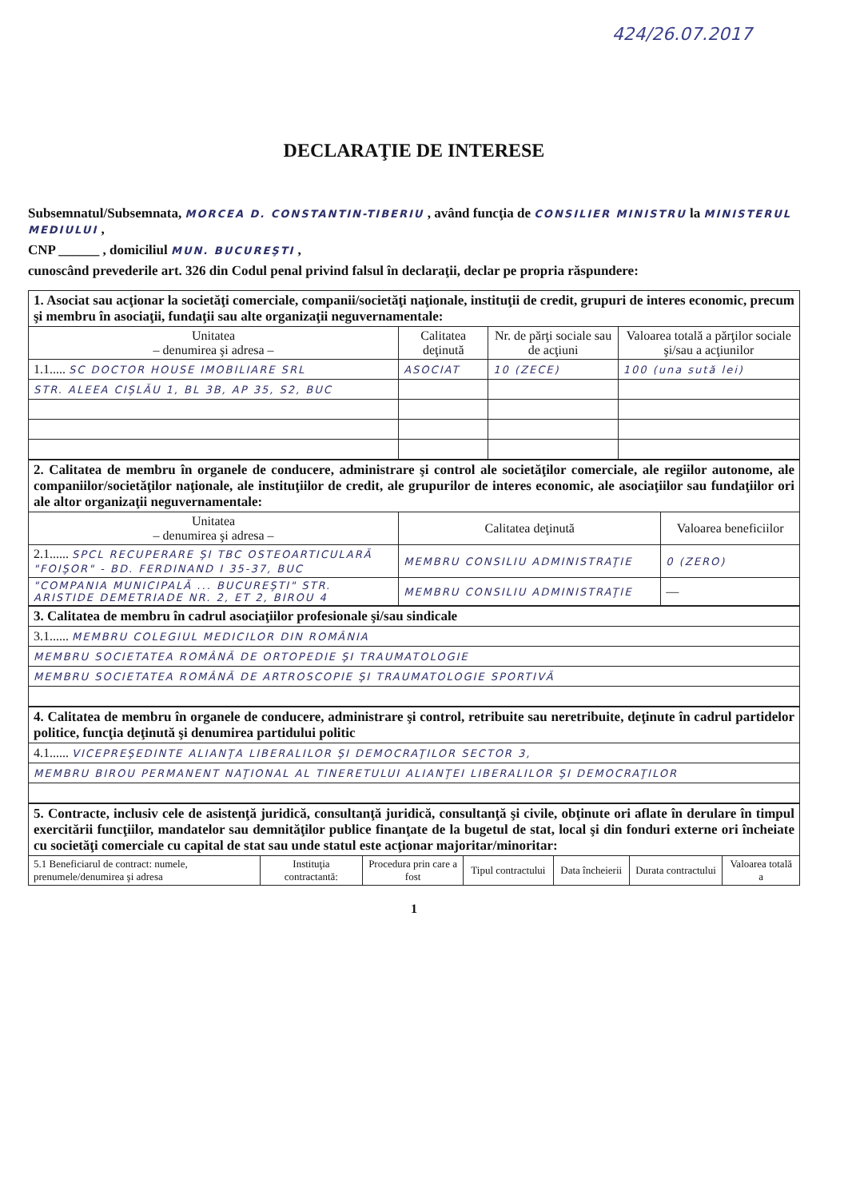424/26.07.2017
DECLARAŢIE DE INTERESE
Subsemnatul/Subsemnata, MORCEA D. CONSTANTIN-TIBERIU , având funcţia de CONSILIER MINISTRU la MINISTERUL MEDIULUI ,
CNP ______ , domiciliul MUN. BUCUREŞTI ,
cunoscând prevederile art. 326 din Codul penal privind falsul în declaraţii, declar pe propria răspundere:
| 1. Asociat sau acţionar la societăţi comerciale, companii/societăţi naţionale, instituţii de credit, grupuri de interes economic, precum şi membru în asociaţii, fundaţii sau alte organizaţii neguvernamentale: | | | |
| Unitatea – denumirea şi adresa – | Calitatea deţinută | Nr. de părţi sociale sau de acţiuni | Valoarea totală a părţilor sociale şi/sau a acţiunilor |
| 1.1..... SC DOCTOR HOUSE IMOBILIARE SRL | ASOCIAT | 10 (ZECE) | 100 (una sută lei) |
| STR. ALEEA CIŞLĂU 1, BL 3B, AP 35, S2, BUC | | | |
| 2. Calitatea de membru în organele de conducere, administrare şi control ale societăţilor comerciale, ale regiilor autonome, ale companiilor/societăţilor naţionale, ale instituţiilor de credit, ale grupurilor de interes economic, ale asociaţiilor sau fundaţiilor ori ale altor organizaţii neguvernamentale: | | |
| Unitatea – denumirea şi adresa – | Calitatea deţinută | Valoarea beneficiilor |
| 2.1...... SPCL RECUPERARE ŞI TBC OSTEOARTICULARĂ "FOIŞOR" - BD. FERDINAND I 35-37, BUC | MEMBRU CONSILIU ADMINISTRAŢIE | 0 (ZERO) |
| "COMPANIA MUNICIPALĂ ... BUCUREŞTI" STR. ARISTIDE DEMETRIADE NR. 2, ET 2, BIROU 4 | MEMBRU CONSILIU ADMINISTRAŢIE | — |
| 3. Calitatea de membru în cadrul asociaţiilor profesionale şi/sau sindicale |
| 3.1...... MEMBRU COLEGIUL MEDICILOR DIN ROMÂNIA |
| MEMBRU SOCIETATEA ROMÂNĂ DE ORTOPEDIE ŞI TRAUMATOLOGIE |
| MEMBRU SOCIETATEA ROMÂNĂ DE ARTROSCOPIE ŞI TRAUMATOLOGIE SPORTIVĂ |
| 4. Calitatea de membru în organele de conducere, administrare şi control, retribuite sau neretribuite, deţinute în cadrul partidelor politice, funcţia deţinută şi denumirea partidului politic |
| 4.1...... VICEPREŞEDINTE ALIANŢA LIBERALILOR ŞI DEMOCRAŢILOR SECTOR 3, |
| MEMBRU BIROU PERMANENT NAŢIONAL AL TINERETULUI ALIANŢEI LIBERALILOR ŞI DEMOCRAŢILOR |
| 5. Contracte, inclusiv cele de asistenţă juridică, consultanţă juridică, consultanţă şi civile, obţinute ori aflate în derulare în timpul exercitării funcţiilor, mandatelor sau demnităţilor publice finanţate de la bugetul de stat, local şi din fonduri externe ori încheiate cu societăţi comerciale cu capital de stat sau unde statul este acţionar majoritar/minoritar: | | | | | | |
| 5.1 Beneficiarul de contract: numele, prenumele/denumirea şi adresa | Instituţia contractantă: | Procedura prin care a fost | Tipul contractului | Data încheierii | Durata contractului | Valoarea totală a |
1